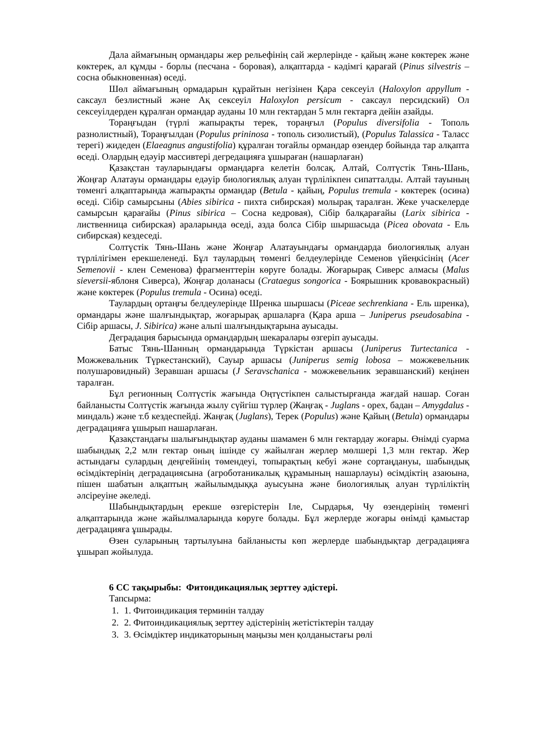Дала аймағының ормандары жер рельефінің сай жерлерінде - қайың және көктерек және көктерек, ал құмды - борлы (песчана - боровая), алқаптарда - кәдімгі қарағай (Pinus silvestris – сосна обыкновенная) өседі.
Шөл аймағының ормадарын құрайтын негізінен Қара сексеуіл (Haloxylon appyllum - саксаул безлистный және Ақ сексеуіл Haloxylon persicum - саксаул персидский) Ол сексеуілдерден құралған ормандар ауданы 10 млн гектардан 5 млн гектарға дейін азайды.
Тораңғыдан (түрлі жапырақты терек, тораңғыл (Populus diversifolia - Тополь разнолистный), Тораңғылдан (Populus prininosa - тополь сизолистый), (Populus Talassica - Таласс терегі) жидеден (Elaeagnus angustifolia) құралған тоғайлы ормандар өзендер бойында тар алқапта өседі. Олардың едәуір массивтері дегредацияға ұшыраған (нашарлаған)
Қазақстан тауларындағы ормандарға келетін болсақ. Алтай, Солтүстік Тянь-Шань, Жоңғар Алатауы ормандары едәуір биологиялық алуан түрлілікпен сипатталды. Алтай тауының төменгі алқаптарында жапырақты ормандар (Betula - қайың, Populus tremula - көктерек (осина) өседі. Сібір самырсыны (Abies sibirica - пихта сибирская) молырақ таралған. Жеке учаскелерде самырсын қарағайы (Pinus sibirica – Сосна кедровая), Сібір балқарағайы (Larix sibirica - лиственница сибирская) араларында өседі, азда болса Сібір шыршасыда (Picea obovata - Ель сибирская) кездеседі.
Солтүстік Тянь-Шань және Жоңғар Алатауындағы ормандарда биологиялық алуан түрлілігімен ерекшеленеді. Бұл таулардың төменгі белдеулерінде Семенов үйеңкісінің (Acer Semenovii - клен Семенова) фрагменттерін көруге болады. Жоғарырақ Сиверс алмасы (Malus sieversii-яблоня Сиверса), Жоңғар доланасы (Crataegus songorica - Боярышник кровавокрасный) және көктерек (Populus tremula - Осина) өседі.
Таулардың ортаңғы белдеулерінде Шренка шыршасы (Piceae sechrenkiana - Ель шренка), ормандары және шалғындықтар, жоғарырақ аршаларға (Қара арша – Juniperus pseudosabina - Сібір аршасы, J. Sibirica) және альпі шалғындықтарына ауысады.
Деградация барысында ормандардың шекаралары өзгеріп ауысады.
Батыс Тянь-Шанның ормандарында Түркістан аршасы (Juniperus Turtectanica - Можжевальник Түркестанский), Сауыр аршасы (Juniperus semig lobosa – можжевельник полушаровидный) Зеравшан аршасы (J Seravschanica - можжевельник зеравшанский) кеңінен таралған.
Бұл регионның Солтүстік жағында Оңтүстікпен салыстырғанда жағдай нашар. Соған байланысты Солтүстік жағында жылу сүйгіш түрлер (Жаңғақ - Juglans - орех, бадан – Amygdalus - миндаль) және т.б кездеспейді. Жаңғақ (Juglans), Терек (Populus) және Қайың (Betula) ормандары деградацияға ұшырып нашарлаған.
Қазақстандағы шалығындықтар ауданы шамамен 6 млн гектардау жоғары. Өнімді суарма шабындық 2,2 млн гектар оның ішінде су жайылған жерлер мөлшері 1,3 млн гектар. Жер астындағы сулардың деңгейінің төмендеуі, топырақтың кебуі және сортаңдануы, шабындық өсімдіктерінің деградациясына (агроботаникалық құрамының нашарлауы) өсімдіктің азаюына, пішен шабатын алқаптың жайылымдыққа ауысуына және биологиялық алуан түрліліктің әлсіреуіне әкеледі.
Шабындықтардың ерекше өзгерістерін Іле, Сырдарья, Чу өзендерінің төменгі алқаптарында және жайылмаларында көруге болады. Бұл жерлерде жоғары өнімді қамыстар деградацияға ұшырады.
Өзен суларының тартылуына байланысты көп жерлерде шабындықтар деградацияға ұшырап жойылуда.
6 СС тақырыбы: Фитондикациялық зерттеу әдістері.
Тапсырма:
1. 1. Фитоиндикация терминін талдау
2. 2. Фитоиндикациялық зерттеу әдістерінің жетістіктерін талдау
3. 3. Өсімдіктер индикаторының маңызы мен қолданыстағы рөлі